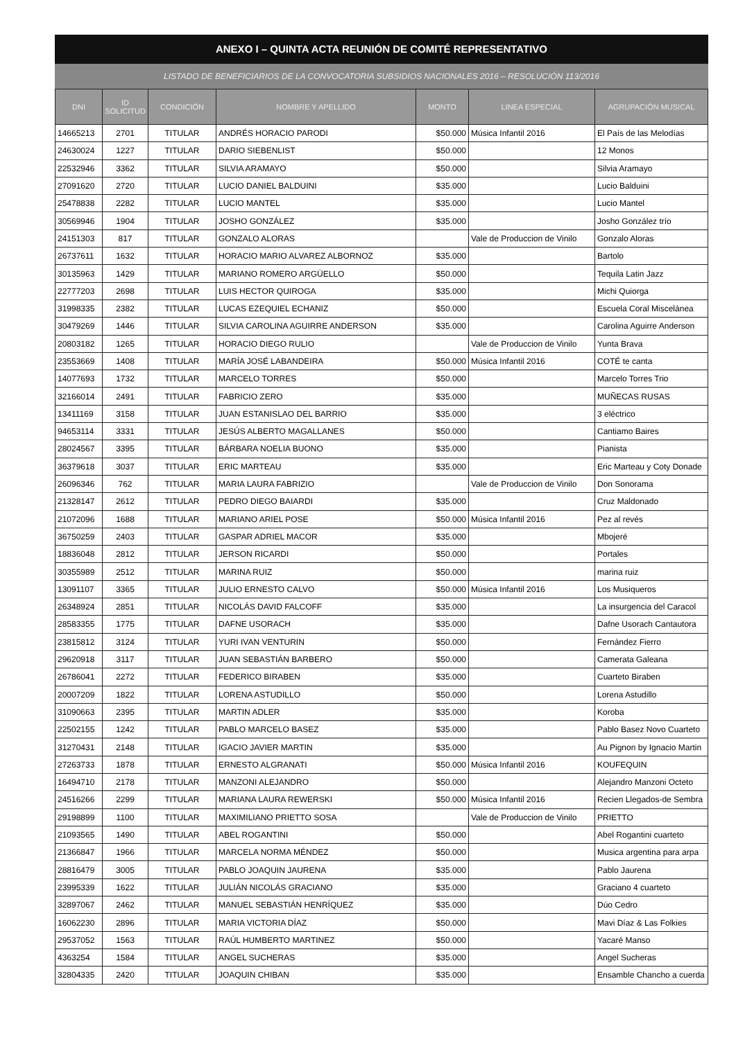ANEXO I – QUINTA ACTA REUNIÓN DE COMITÉ REPRESENTATIVO
LISTADO DE BENEFICIARIOS DE LA CONVOCATORIA SUBSIDIOS NACIONALES 2016 – RESOLUCIÓN 113/2016
| DNI | ID SOLICITUD | CONDICIÓN | NOMBRE Y APELLIDO | MONTO | LINEA ESPECIAL | AGRUPACIÓN MUSICAL |
| --- | --- | --- | --- | --- | --- | --- |
| 14665213 | 2701 | TITULAR | ANDRÉS HORACIO PARODI | $50.000 | Música Infantil 2016 | El País de las Melodías |
| 24630024 | 1227 | TITULAR | DARIO SIEBENLIST | $50.000 | | 12 Monos |
| 22532946 | 3362 | TITULAR | SILVIA ARAMAYO | $50.000 | | Silvia Aramayo |
| 27091620 | 2720 | TITULAR | LUCIO DANIEL BALDUINI | $35.000 | | Lucio Balduini |
| 25478838 | 2282 | TITULAR | LUCIO MANTEL | $35.000 | | Lucio Mantel |
| 30569946 | 1904 | TITULAR | JOSHO GONZÁLEZ | $35.000 | | Josho González trío |
| 24151303 | 817 | TITULAR | GONZALO ALORAS | | Vale de Produccion de Vinilo | Gonzalo Aloras |
| 26737611 | 1632 | TITULAR | HORACIO MARIO ALVAREZ ALBORNOZ | $35.000 | | Bartolo |
| 30135963 | 1429 | TITULAR | MARIANO ROMERO ARGÜELLO | $50.000 | | Tequila Latin Jazz |
| 22777203 | 2698 | TITULAR | LUIS HECTOR QUIROGA | $35.000 | | Michi Quiorga |
| 31998335 | 2382 | TITULAR | LUCAS EZEQUIEL ECHANIZ | $50.000 | | Escuela Coral Miscelánea |
| 30479269 | 1446 | TITULAR | SILVIA CAROLINA AGUIRRE ANDERSON | $35.000 | | Carolina Aguirre Anderson |
| 20803182 | 1265 | TITULAR | HORACIO DIEGO RULIO | | Vale de Produccion de Vinilo | Yunta Brava |
| 23553669 | 1408 | TITULAR | MARÍA JOSÉ LABANDEIRA | $50.000 | Música Infantil 2016 | COTÉ te canta |
| 14077693 | 1732 | TITULAR | MARCELO TORRES | $50.000 | | Marcelo Torres Trio |
| 32166014 | 2491 | TITULAR | FABRICIO ZERO | $35.000 | | MUÑECAS RUSAS |
| 13411169 | 3158 | TITULAR | JUAN ESTANISLAO DEL BARRIO | $35.000 | | 3 eléctrico |
| 94653114 | 3331 | TITULAR | JESÚS ALBERTO MAGALLANES | $50.000 | | Cantiamo Baires |
| 28024567 | 3395 | TITULAR | BÁRBARA NOELIA BUONO | $35.000 | | Pianista |
| 36379618 | 3037 | TITULAR | ERIC MARTEAU | $35.000 | | Eric Marteau y Coty Donade |
| 26096346 | 762 | TITULAR | MARIA LAURA FABRIZIO | | Vale de Produccion de Vinilo | Don Sonorama |
| 21328147 | 2612 | TITULAR | PEDRO DIEGO BAIARDI | $35.000 | | Cruz Maldonado |
| 21072096 | 1688 | TITULAR | MARIANO ARIEL POSE | $50.000 | Música Infantil 2016 | Pez al revés |
| 36750259 | 2403 | TITULAR | GASPAR ADRIEL MACOR | $35.000 | | Mbojeré |
| 18836048 | 2812 | TITULAR | JERSON RICARDI | $50.000 | | Portales |
| 30355989 | 2512 | TITULAR | MARINA RUIZ | $50.000 | | marina ruiz |
| 13091107 | 3365 | TITULAR | JULIO ERNESTO CALVO | $50.000 | Música Infantil 2016 | Los Musiqueros |
| 26348924 | 2851 | TITULAR | NICOLÁS DAVID FALCOFF | $35.000 | | La insurgencia del Caracol |
| 28583355 | 1775 | TITULAR | DAFNE USORACH | $35.000 | | Dafne Usorach Cantautora |
| 23815812 | 3124 | TITULAR | YURI IVAN VENTURIN | $50.000 | | Fernández Fierro |
| 29620918 | 3117 | TITULAR | JUAN SEBASTIÁN BARBERO | $50.000 | | Camerata Galeana |
| 26786041 | 2272 | TITULAR | FEDERICO BIRABEN | $35.000 | | Cuarteto Biraben |
| 20007209 | 1822 | TITULAR | LORENA ASTUDILLO | $50.000 | | Lorena Astudillo |
| 31090663 | 2395 | TITULAR | MARTIN ADLER | $35.000 | | Koroba |
| 22502155 | 1242 | TITULAR | PABLO MARCELO BASEZ | $35.000 | | Pablo Basez Novo Cuarteto |
| 31270431 | 2148 | TITULAR | IGACIO JAVIER MARTIN | $35.000 | | Au Pignon by Ignacio Martin |
| 27263733 | 1878 | TITULAR | ERNESTO ALGRANATI | $50.000 | Música Infantil 2016 | KOUFEQUIN |
| 16494710 | 2178 | TITULAR | MANZONI ALEJANDRO | $50.000 | | Alejandro Manzoni Octeto |
| 24516266 | 2299 | TITULAR | MARIANA LAURA REWERSKI | $50.000 | Música Infantil 2016 | Recien Llegados-de Sembra |
| 29198899 | 1100 | TITULAR | MAXIMILIANO PRIETTO SOSA | | Vale de Produccion de Vinilo | PRIETTO |
| 21093565 | 1490 | TITULAR | ABEL ROGANTINI | $50.000 | | Abel Rogantini cuarteto |
| 21366847 | 1966 | TITULAR | MARCELA NORMA MÉNDEZ | $50.000 | | Musica argentina para arpa |
| 28816479 | 3005 | TITULAR | PABLO JOAQUIN JAURENA | $35.000 | | Pablo Jaurena |
| 23995339 | 1622 | TITULAR | JULIÁN NICOLÁS GRACIANO | $35.000 | | Graciano 4 cuarteto |
| 32897067 | 2462 | TITULAR | MANUEL SEBASTIÁN HENRÍQUEZ | $35.000 | | Dúo Cedro |
| 16062230 | 2896 | TITULAR | MARIA VICTORIA DÍAZ | $50.000 | | Mavi Díaz & Las Folkies |
| 29537052 | 1563 | TITULAR | RAÚL HUMBERTO MARTINEZ | $50.000 | | Yacaré Manso |
| 4363254 | 1584 | TITULAR | ANGEL SUCHERAS | $35.000 | | Angel Sucheras |
| 32804335 | 2420 | TITULAR | JOAQUIN CHIBAN | $35.000 | | Ensamble Chancho a cuerda |